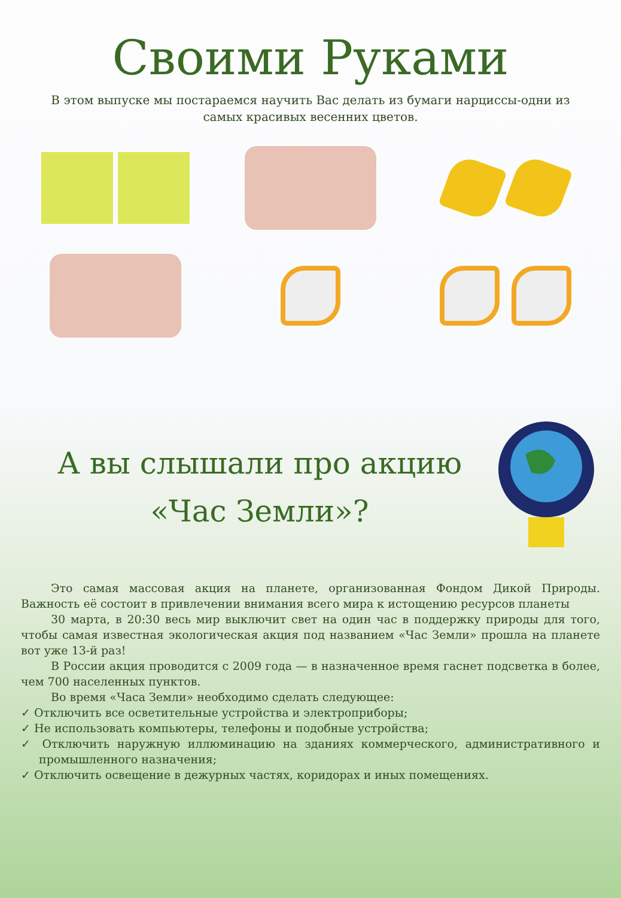Своими Руками
В этом выпуске мы постараемся научить Вас делать из бумаги нарциссы-одни из самых красивых весенних цветов.
А вы слышали про акцию
«Час Земли»?
Это самая массовая акция на планете, организованная Фондом Дикой Природы. Важность её состоит в привлечении внимания всего мира к истощению ресурсов планеты
30 марта, в 20:30 весь мир выключит свет на один час в поддержку природы для того, чтобы самая известная экологическая акция под названием «Час Земли» прошла на планете вот уже 13-й раз!
В России акция проводится с 2009 года — в назначенное время гаснет подсветка в более, чем 700 населенных пунктов.
Во время «Часа Земли» необходимо сделать следующее:
✓ Отключить все осветительные устройства и электроприборы;
✓ Не использовать компьютеры, телефоны и подобные устройства;
✓ Отключить наружную иллюминацию на зданиях коммерческого, административного и промышленного назначения;
✓ Отключить освещение в дежурных частях, коридорах и иных помещениях.